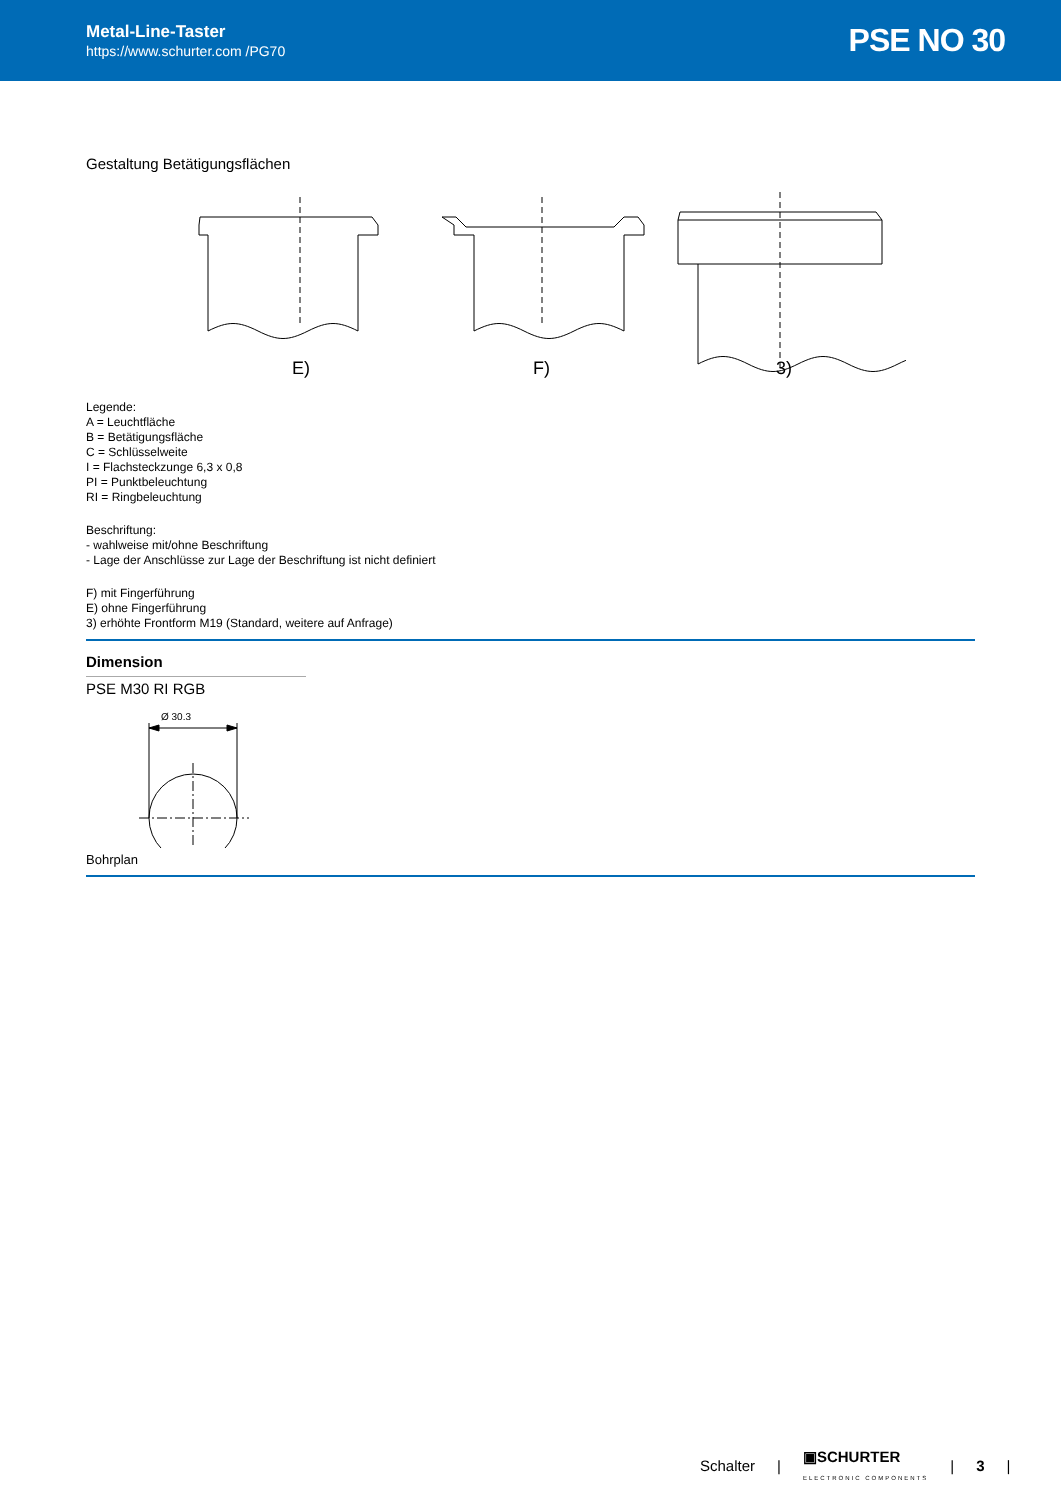Metal-Line-Taster
https://www.schurter.com /PG70
PSE NO 30
Gestaltung Betätigungsflächen
E)
F)
3)
Legende:
A = Leuchtfläche
B = Betätigungsfläche
C = Schlüsselweite
I = Flachsteckzunge 6,3 x 0,8
PI = Punktbeleuchtung
RI = Ringbeleuchtung
Beschriftung:
- wahlweise mit/ohne Beschriftung
- Lage der Anschlüsse zur Lage der Beschriftung ist nicht definiert
F) mit Fingerführung
E) ohne Fingerführung
3) erhöhte Frontform M19 (Standard, weitere auf Anfrage)
Dimension
PSE M30 RI RGB
Ø 30.3
Bohrplan
Schalter | ▣SCHURTER
ELECTRONIC COMPONENTS | 3 |